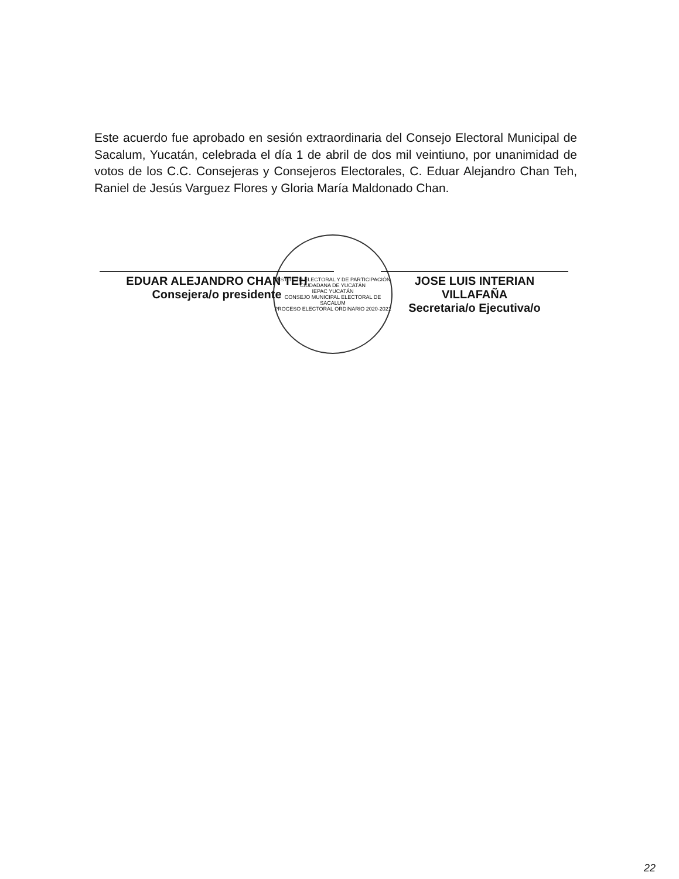Este acuerdo fue aprobado en sesión extraordinaria del Consejo Electoral Municipal de Sacalum, Yucatán, celebrada el día 1 de abril de dos mil veintiuno, por unanimidad de votos de los C.C. Consejeras y Consejeros Electorales, C. Eduar Alejandro Chan Teh, Raniel de Jesús Varguez Flores y Gloria María Maldonado Chan.
INSTITUTO ELECTORAL Y DE PARTICIPACIÓN CIUDADANA DE YUCATÁN
IEPAC YUCATÁN
CONSEJO MUNICIPAL ELECTORAL DE SACALUM
PROCESO ELECTORAL ORDINARIO 2020-2021
EDUAR ALEJANDRO CHAN TEH
Consejera/o presidente
JOSE LUIS INTERIAN VILLAFAÑA
Secretaria/o Ejecutiva/o
22